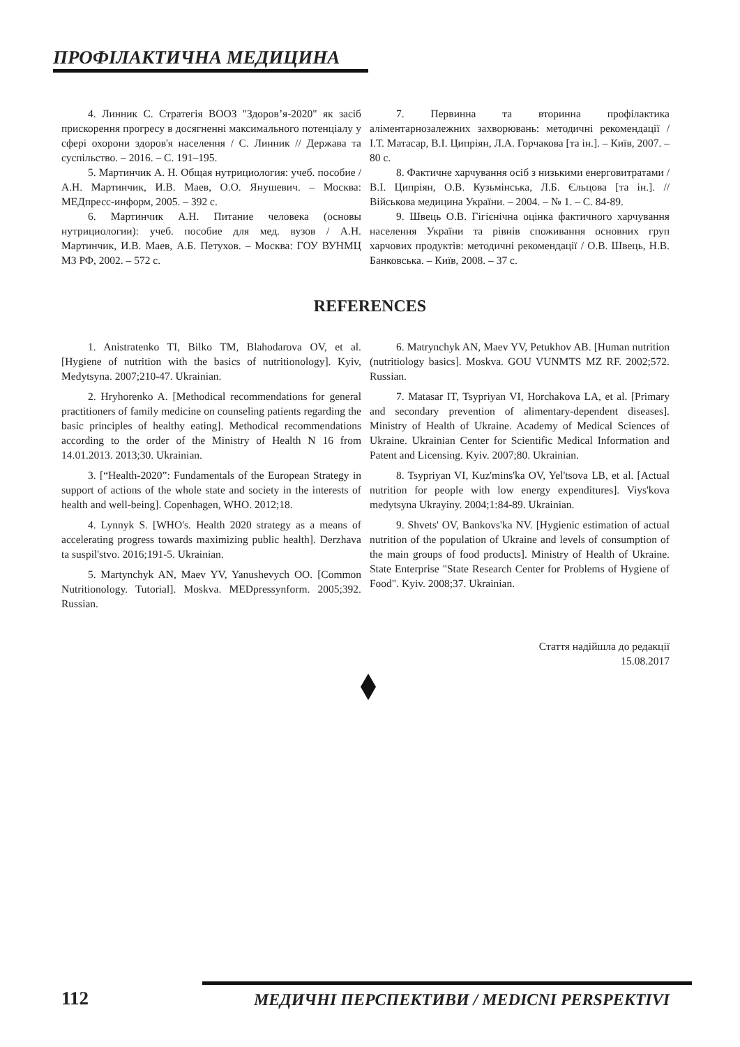ПРОФІЛАКТИЧНА МЕДИЦИНА
4. Линник С. Стратегія ВООЗ "Здоров’я-2020" як засіб прискорення прогресу в досягненні максимального потенціалу у сфері охорони здоров'я населення / С. Линник // Держава та суспільство. – 2016. – С. 191–195.
5. Мартинчик А. Н. Общая нутрициология: учеб. пособие / А.Н. Мартинчик, И.В. Маев, О.О. Янушевич. – Москва: МЕДпресс-информ, 2005. – 392 с.
6. Мартинчик А.Н. Питание человека (основы нутрициологии): учеб. пособие для мед. вузов / А.Н. Мартинчик, И.В. Маев, А.Б. Петухов. – Москва: ГОУ ВУНМЦ МЗ РФ, 2002. – 572 с.
7. Первинна та вторинна профілактика аліментарнозалежних захворювань: методичні рекомендації / І.Т. Матасар, В.І. Ципріян, Л.А. Горчакова [та ін.]. – Київ, 2007. – 80 с.
8. Фактичне харчування осіб з низькими енерговитратами / В.І. Ципріян, О.В. Кузьмінська, Л.Б. Єльцова [та ін.]. // Військова медицина України. – 2004. – № 1. – С. 84-89.
9. Швець О.В. Гігієнічна оцінка фактичного харчування населення України та рівнів споживання основних груп харчових продуктів: методичні рекомендації / О.В. Швець, Н.В. Банковська. – Київ, 2008. – 37 с.
REFERENCES
1. Anistratenko TI, Bilko TM, Blahodarova OV, et al. [Hygiene of nutrition with the basics of nutritionology]. Kyiv, Medytsyna. 2007;210-47. Ukrainian.
2. Hryhorenko A. [Methodical recommendations for general practitioners of family medicine on counseling patients regarding the basic principles of healthy eating]. Methodical recommendations according to the order of the Ministry of Health N 16 from 14.01.2013. 2013;30. Ukrainian.
3. [“Health-2020”: Fundamentals of the European Strategy in support of actions of the whole state and society in the interests of health and well-being]. Copenhagen, WHO. 2012;18.
4. Lynnyk S. [WHO's. Health 2020 strategy as a means of accelerating progress towards maximizing public health]. Derzhava ta suspil'stvo. 2016;191-5. Ukrainian.
5. Martynchyk AN, Maev YV, Yanushevych OO. [Common Nutritionology. Tutorial]. Moskva. MEDpressynform. 2005;392. Russian.
6. Matrynchyk AN, Maev YV, Petukhov AB. [Human nutrition (nutritiology basics]. Moskva. GOU VUNMTS MZ RF. 2002;572. Russian.
7. Matasar IT, Tsypriyan VI, Horchakova LA, et al. [Primary and secondary prevention of alimentary-dependent diseases]. Ministry of Health of Ukraine. Academy of Medical Sciences of Ukraine. Ukrainian Center for Scientific Medical Information and Patent and Licensing. Kyiv. 2007;80. Ukrainian.
8. Tsypriyan VI, Kuz'mins'ka OV, Yel'tsova LB, et al. [Actual nutrition for people with low energy expenditures]. Viys'kova medytsyna Ukrayiny. 2004;1:84-89. Ukrainian.
9. Shvets' OV, Bankovs'ka NV. [Hygienic estimation of actual nutrition of the population of Ukraine and levels of consumption of the main groups of food products]. Ministry of Health of Ukraine. State Enterprise "State Research Center for Problems of Hygiene of Food". Kyiv. 2008;37. Ukrainian.
Стаття надійшла до редакції
15.08.2017
112
МЕДИЧНІ ПЕРСПЕКТИВИ / MEDICNI PERSPEKTIVI